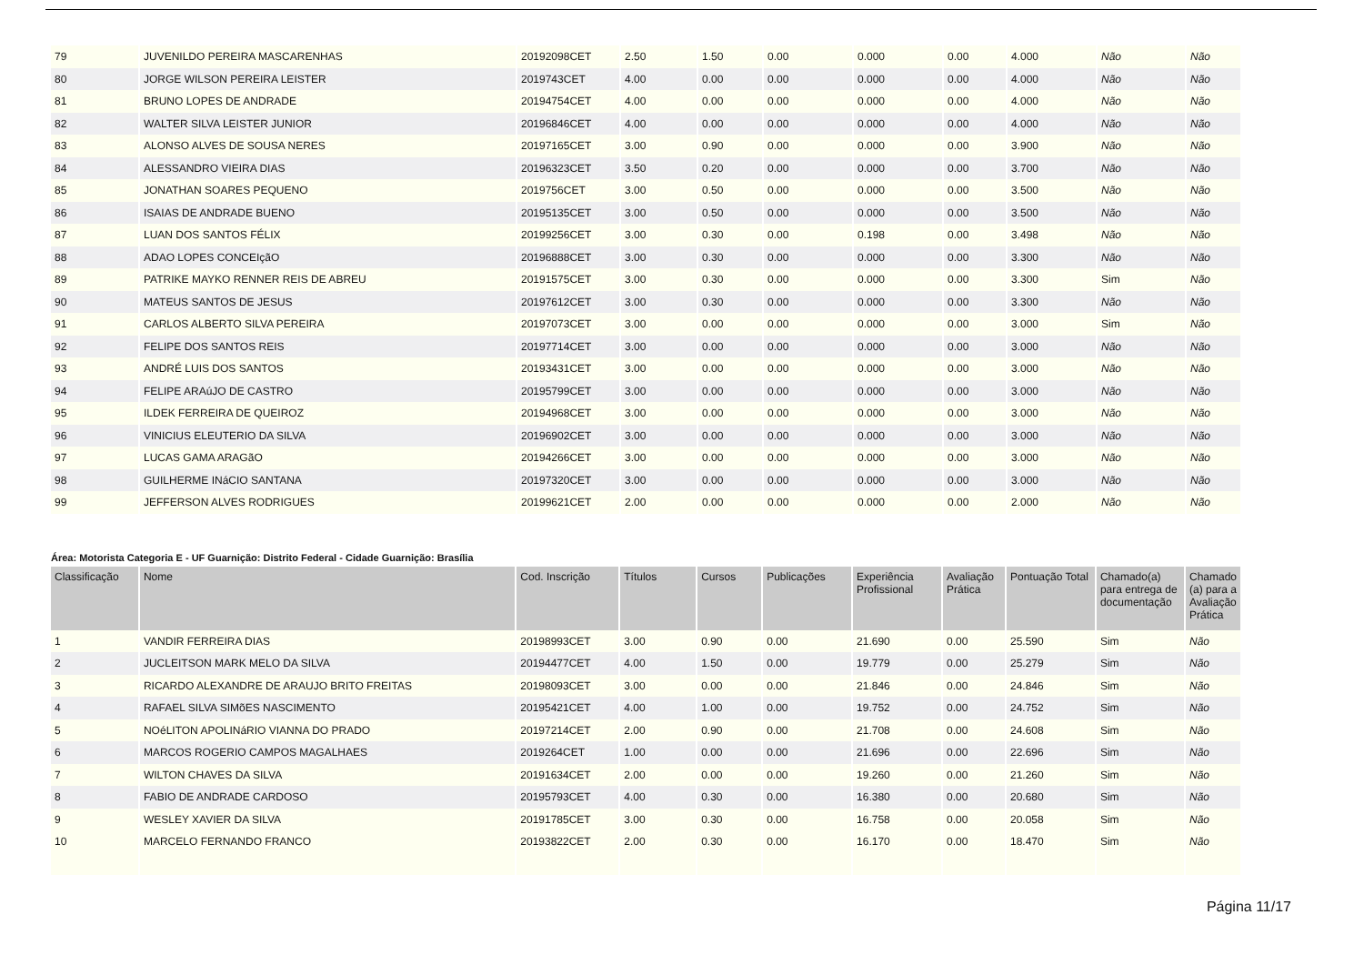| 79 | JUVENILDO PEREIRA MASCARENHAS | 20192098CET | 2.50 | 1.50 | 0.00 | 0.000 | 0.00 | 4.000 | Não | Não |
| 80 | JORGE WILSON PEREIRA LEISTER | 2019743CET | 4.00 | 0.00 | 0.00 | 0.000 | 0.00 | 4.000 | Não | Não |
| 81 | BRUNO LOPES DE ANDRADE | 20194754CET | 4.00 | 0.00 | 0.00 | 0.000 | 0.00 | 4.000 | Não | Não |
| 82 | WALTER SILVA LEISTER JUNIOR | 20196846CET | 4.00 | 0.00 | 0.00 | 0.000 | 0.00 | 4.000 | Não | Não |
| 83 | ALONSO ALVES DE SOUSA NERES | 20197165CET | 3.00 | 0.90 | 0.00 | 0.000 | 0.00 | 3.900 | Não | Não |
| 84 | ALESSANDRO VIEIRA DIAS | 20196323CET | 3.50 | 0.20 | 0.00 | 0.000 | 0.00 | 3.700 | Não | Não |
| 85 | JONATHAN SOARES PEQUENO | 2019756CET | 3.00 | 0.50 | 0.00 | 0.000 | 0.00 | 3.500 | Não | Não |
| 86 | ISAIAS DE ANDRADE BUENO | 20195135CET | 3.00 | 0.50 | 0.00 | 0.000 | 0.00 | 3.500 | Não | Não |
| 87 | LUAN DOS SANTOS FÉLIX | 20199256CET | 3.00 | 0.30 | 0.00 | 0.198 | 0.00 | 3.498 | Não | Não |
| 88 | ADAO LOPES CONCEIçãO | 20196888CET | 3.00 | 0.30 | 0.00 | 0.000 | 0.00 | 3.300 | Não | Não |
| 89 | PATRIKE MAYKO RENNER REIS DE ABREU | 20191575CET | 3.00 | 0.30 | 0.00 | 0.000 | 0.00 | 3.300 | Sim | Não |
| 90 | MATEUS SANTOS DE JESUS | 20197612CET | 3.00 | 0.30 | 0.00 | 0.000 | 0.00 | 3.300 | Não | Não |
| 91 | CARLOS ALBERTO SILVA PEREIRA | 20197073CET | 3.00 | 0.00 | 0.00 | 0.000 | 0.00 | 3.000 | Sim | Não |
| 92 | FELIPE DOS SANTOS REIS | 20197714CET | 3.00 | 0.00 | 0.00 | 0.000 | 0.00 | 3.000 | Não | Não |
| 93 | ANDRÉ LUIS DOS SANTOS | 20193431CET | 3.00 | 0.00 | 0.00 | 0.000 | 0.00 | 3.000 | Não | Não |
| 94 | FELIPE ARAúJO DE CASTRO | 20195799CET | 3.00 | 0.00 | 0.00 | 0.000 | 0.00 | 3.000 | Não | Não |
| 95 | ILDEK FERREIRA DE QUEIROZ | 20194968CET | 3.00 | 0.00 | 0.00 | 0.000 | 0.00 | 3.000 | Não | Não |
| 96 | VINICIUS ELEUTERIO DA SILVA | 20196902CET | 3.00 | 0.00 | 0.00 | 0.000 | 0.00 | 3.000 | Não | Não |
| 97 | LUCAS GAMA ARAGãO | 20194266CET | 3.00 | 0.00 | 0.00 | 0.000 | 0.00 | 3.000 | Não | Não |
| 98 | GUILHERME INáCIO SANTANA | 20197320CET | 3.00 | 0.00 | 0.00 | 0.000 | 0.00 | 3.000 | Não | Não |
| 99 | JEFFERSON ALVES RODRIGUES | 20199621CET | 2.00 | 0.00 | 0.00 | 0.000 | 0.00 | 2.000 | Não | Não |
Área: Motorista Categoria E - UF Guarnição: Distrito Federal - Cidade Guarnição: Brasília
| Classificação | Nome | Cod. Inscrição | Títulos | Cursos | Publicações | Experiência Profissional | Avaliação Prática | Pontuação Total | Chamado(a) para entrega de documentação | Chamado (a) para a Avaliação Prática |
| --- | --- | --- | --- | --- | --- | --- | --- | --- | --- | --- |
| 1 | VANDIR FERREIRA DIAS | 20198993CET | 3.00 | 0.90 | 0.00 | 21.690 | 0.00 | 25.590 | Sim | Não |
| 2 | JUCLEITSON MARK MELO DA SILVA | 20194477CET | 4.00 | 1.50 | 0.00 | 19.779 | 0.00 | 25.279 | Sim | Não |
| 3 | RICARDO ALEXANDRE DE ARAUJO BRITO FREITAS | 20198093CET | 3.00 | 0.00 | 0.00 | 21.846 | 0.00 | 24.846 | Sim | Não |
| 4 | RAFAEL SILVA SIMõES NASCIMENTO | 20195421CET | 4.00 | 1.00 | 0.00 | 19.752 | 0.00 | 24.752 | Sim | Não |
| 5 | NOéLITON APOLINáRIO VIANNA DO PRADO | 20197214CET | 2.00 | 0.90 | 0.00 | 21.708 | 0.00 | 24.608 | Sim | Não |
| 6 | MARCOS ROGERIO CAMPOS MAGALHAES | 2019264CET | 1.00 | 0.00 | 0.00 | 21.696 | 0.00 | 22.696 | Sim | Não |
| 7 | WILTON CHAVES DA SILVA | 20191634CET | 2.00 | 0.00 | 0.00 | 19.260 | 0.00 | 21.260 | Sim | Não |
| 8 | FABIO DE ANDRADE CARDOSO | 20195793CET | 4.00 | 0.30 | 0.00 | 16.380 | 0.00 | 20.680 | Sim | Não |
| 9 | WESLEY XAVIER DA SILVA | 20191785CET | 3.00 | 0.30 | 0.00 | 16.758 | 0.00 | 20.058 | Sim | Não |
| 10 | MARCELO FERNANDO FRANCO | 20193822CET | 2.00 | 0.30 | 0.00 | 16.170 | 0.00 | 18.470 | Sim | Não |
Página 11/17